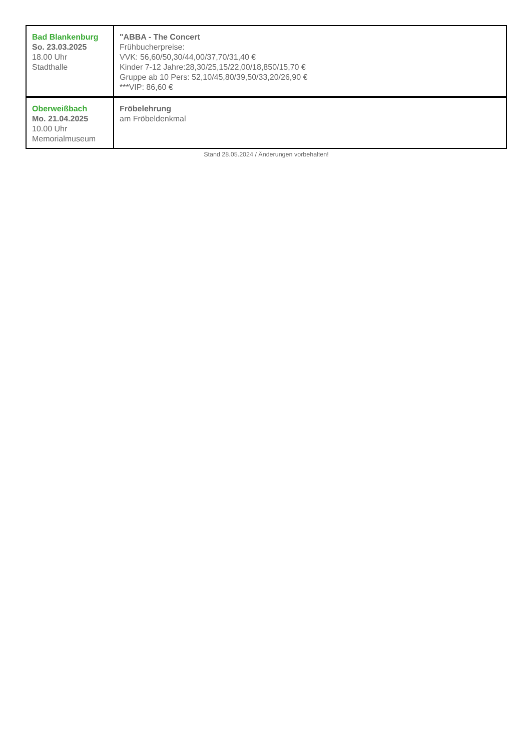| Bad Blankenburg So. 23.03.2025 18.00 Uhr Stadthalle | "ABBA - The Concert Frühbucherpreise: VVK: 56,60/50,30/44,00/37,70/31,40 € Kinder 7-12 Jahre:28,30/25,15/22,00/18,850/15,70 € Gruppe ab 10 Pers: 52,10/45,80/39,50/33,20/26,90 € ***VIP: 86,60 € |
| Oberweißbach Mo. 21.04.2025 10.00 Uhr Memorialmuseum | Fröbelehrung am Fröbeldenkmal |
Stand 28.05.2024 / Änderungen vorbehalten!